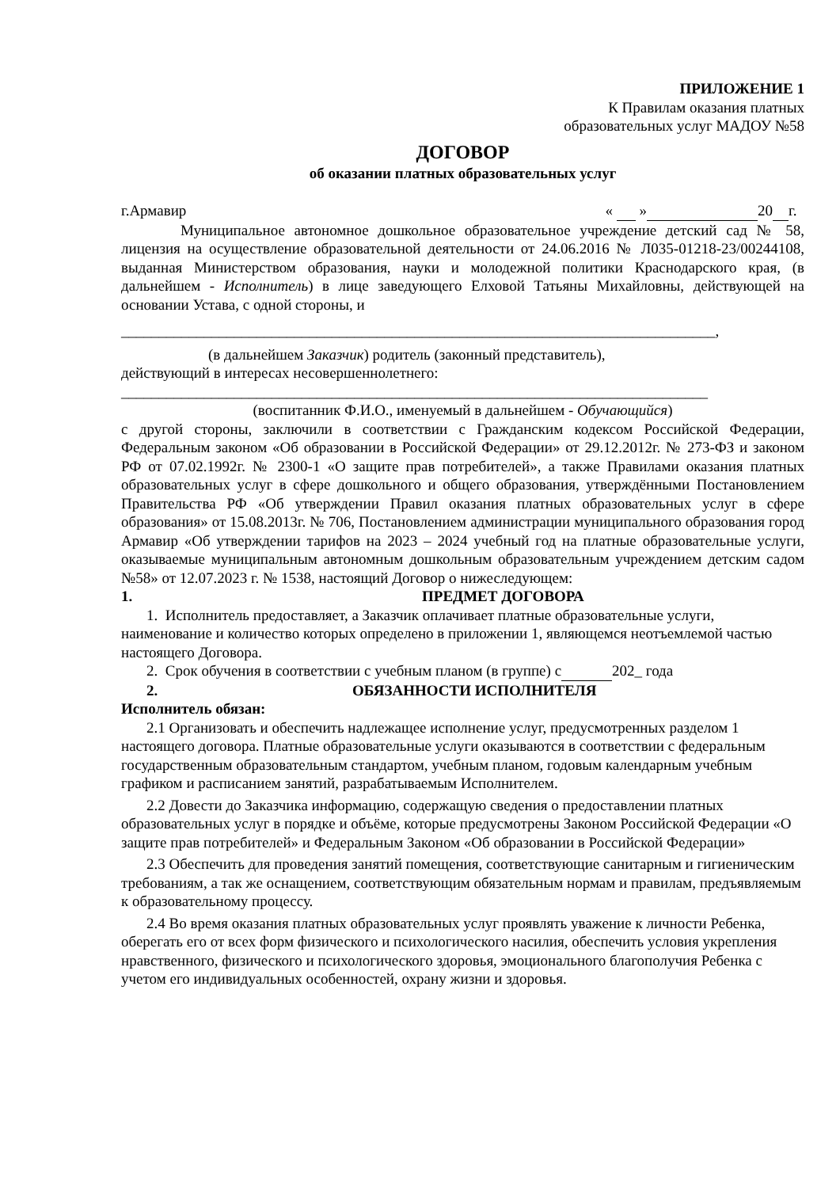ПРИЛОЖЕНИЕ 1
К Правилам оказания платных
образовательных услуг МАДОУ №58
ДОГОВОР
об оказании платных образовательных услуг
г.Армавир « » 20 г.
Муниципальное автономное дошкольное образовательное учреждение детский сад № 58, лицензия на осуществление образовательной деятельности от 24.06.2016 № Л035-01218-23/00244108, выданная Министерством образования, науки и молодежной политики Краснодарского края, (в дальнейшем - Исполнитель) в лице заведующего Елховой Татьяны Михайловны, действующей на основании Устава, с одной стороны, и
_______________________________________________________________________________,
(в дальнейшем Заказчик) родитель (законный представитель),
действующий в интересах несовершеннолетнего:
______________________________________________________________________________
(воспитанник Ф.И.О., именуемый в дальнейшем - Обучающийся)
с другой стороны, заключили в соответствии с Гражданским кодексом Российской Федерации, Федеральным законом «Об образовании в Российской Федерации» от 29.12.2012г. № 273-ФЗ и законом РФ от 07.02.1992г. № 2300-1 «О защите прав потребителей», а также Правилами оказания платных образовательных услуг в сфере дошкольного и общего образования, утверждёнными Постановлением Правительства РФ «Об утверждении Правил оказания платных образовательных услуг в сфере образования» от 15.08.2013г. № 706, Постановлением администрации муниципального образования город Армавир «Об утверждении тарифов на 2023 – 2024 учебный год на платные образовательные услуги, оказываемые муниципальным автономным дошкольным образовательным учреждением детским садом №58» от 12.07.2023 г. № 1538, настоящий Договор о нижеследующем:
1. ПРЕДМЕТ ДОГОВОРА
1. Исполнитель предоставляет, а Заказчик оплачивает платные образовательные услуги, наименование и количество которых определено в приложении 1, являющемся неотъемлемой частью настоящего Договора.
2. Срок обучения в соответствии с учебным планом (в группе) с 202_ года
2. ОБЯЗАННОСТИ ИСПОЛНИТЕЛЯ
Исполнитель обязан:
2.1 Организовать и обеспечить надлежащее исполнение услуг, предусмотренных разделом 1 настоящего договора. Платные образовательные услуги оказываются в соответствии с федеральным государственным образовательным стандартом, учебным планом, годовым календарным учебным графиком и расписанием занятий, разрабатываемым Исполнителем.
2.2 Довести до Заказчика информацию, содержащую сведения о предоставлении платных образовательных услуг в порядке и объёме, которые предусмотрены Законом Российской Федерации «О защите прав потребителей» и Федеральным Законом «Об образовании в Российской Федерации»
2.3 Обеспечить для проведения занятий помещения, соответствующие санитарным и гигиеническим требованиям, а так же оснащением, соответствующим обязательным нормам и правилам, предъявляемым к образовательному процессу.
2.4 Во время оказания платных образовательных услуг проявлять уважение к личности Ребенка, оберегать его от всех форм физического и психологического насилия, обеспечить условия укрепления нравственного, физического и психологического здоровья, эмоционального благополучия Ребенка с учетом его индивидуальных особенностей, охрану жизни и здоровья.